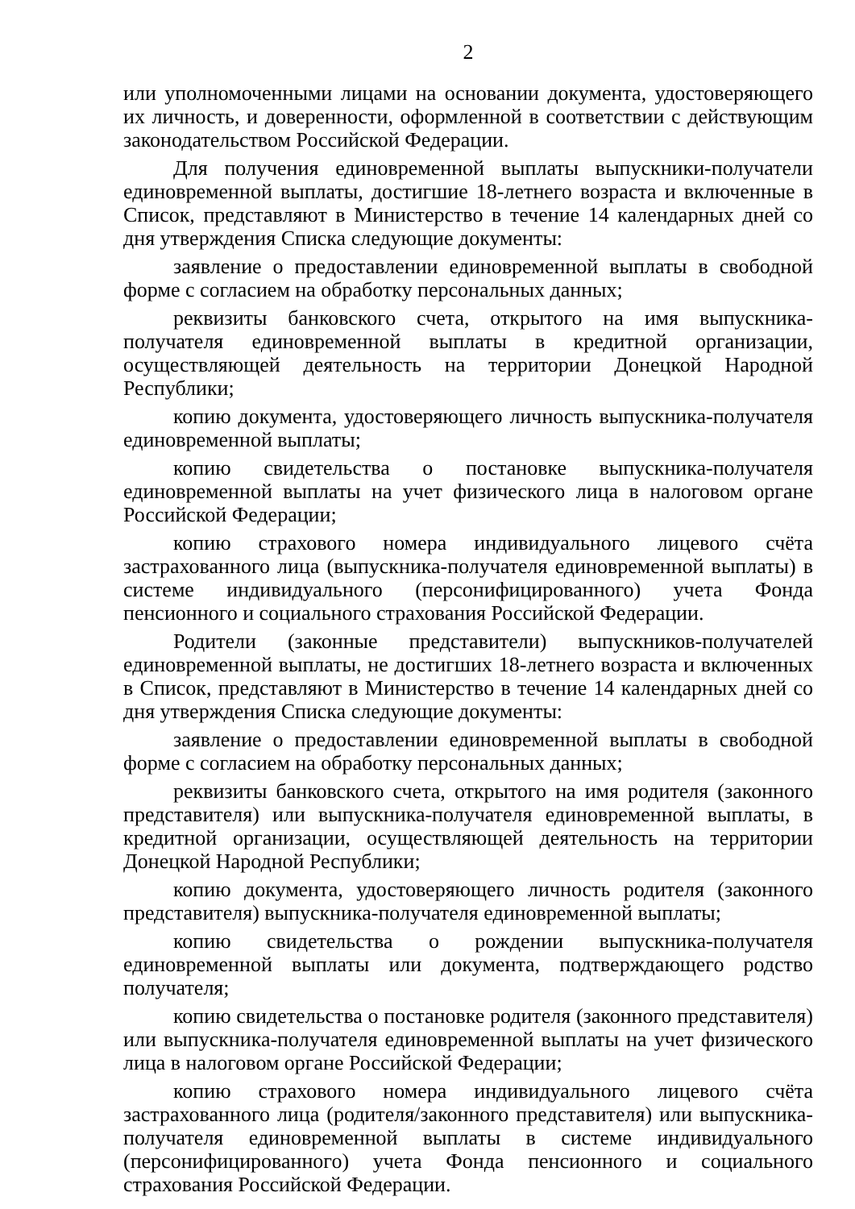2
или уполномоченными лицами на основании документа, удостоверяющего их личность, и доверенности, оформленной в соответствии с действующим законодательством Российской Федерации.
Для получения единовременной выплаты выпускники-получатели единовременной выплаты, достигшие 18-летнего возраста и включенные в Список, представляют в Министерство в течение 14 календарных дней со дня утверждения Списка следующие документы:
заявление о предоставлении единовременной выплаты в свободной форме с согласием на обработку персональных данных;
реквизиты банковского счета, открытого на имя выпускника-получателя единовременной выплаты в кредитной организации, осуществляющей деятельность на территории Донецкой Народной Республики;
копию документа, удостоверяющего личность выпускника-получателя единовременной выплаты;
копию свидетельства о постановке выпускника-получателя единовременной выплаты на учет физического лица в налоговом органе Российской Федерации;
копию страхового номера индивидуального лицевого счёта застрахованного лица (выпускника-получателя единовременной выплаты) в системе индивидуального (персонифицированного) учета Фонда пенсионного и социального страхования Российской Федерации.
Родители (законные представители) выпускников-получателей единовременной выплаты, не достигших 18-летнего возраста и включенных в Список, представляют в Министерство в течение 14 календарных дней со дня утверждения Списка следующие документы:
заявление о предоставлении единовременной выплаты в свободной форме с согласием на обработку персональных данных;
реквизиты банковского счета, открытого на имя родителя (законного представителя) или выпускника-получателя единовременной выплаты, в кредитной организации, осуществляющей деятельность на территории Донецкой Народной Республики;
копию документа, удостоверяющего личность родителя (законного представителя) выпускника-получателя единовременной выплаты;
копию свидетельства о рождении выпускника-получателя единовременной выплаты или документа, подтверждающего родство получателя;
копию свидетельства о постановке родителя (законного представителя) или выпускника-получателя единовременной выплаты на учет физического лица в налоговом органе Российской Федерации;
копию страхового номера индивидуального лицевого счёта застрахованного лица (родителя/законного представителя) или выпускника-получателя единовременной выплаты в системе индивидуального (персонифицированного) учета Фонда пенсионного и социального страхования Российской Федерации.